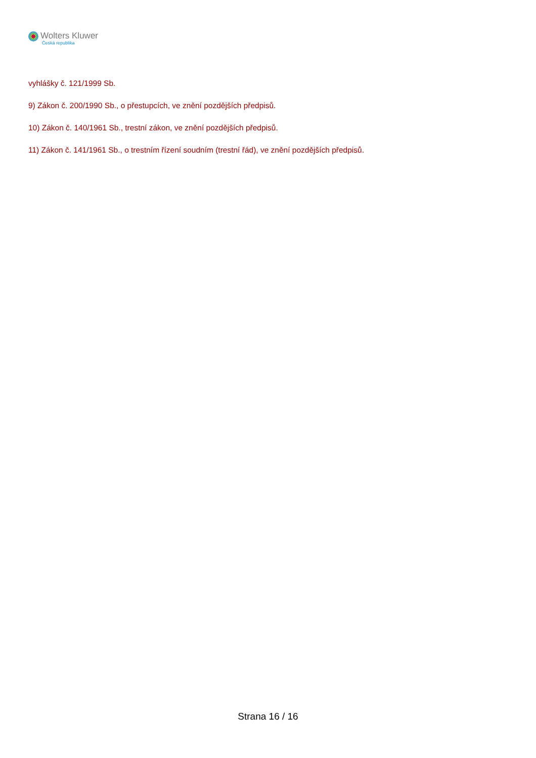Wolters Kluwer
Česká republika
vyhlášky č. 121/1999 Sb.
9) Zákon č. 200/1990 Sb., o přestupcích, ve znění pozdějších předpisů.
10) Zákon č. 140/1961 Sb., trestní zákon, ve znění pozdějších předpisů.
11) Zákon č. 141/1961 Sb., o trestním řízení soudním (trestní řád), ve znění pozdějších předpisů.
Strana 16 / 16